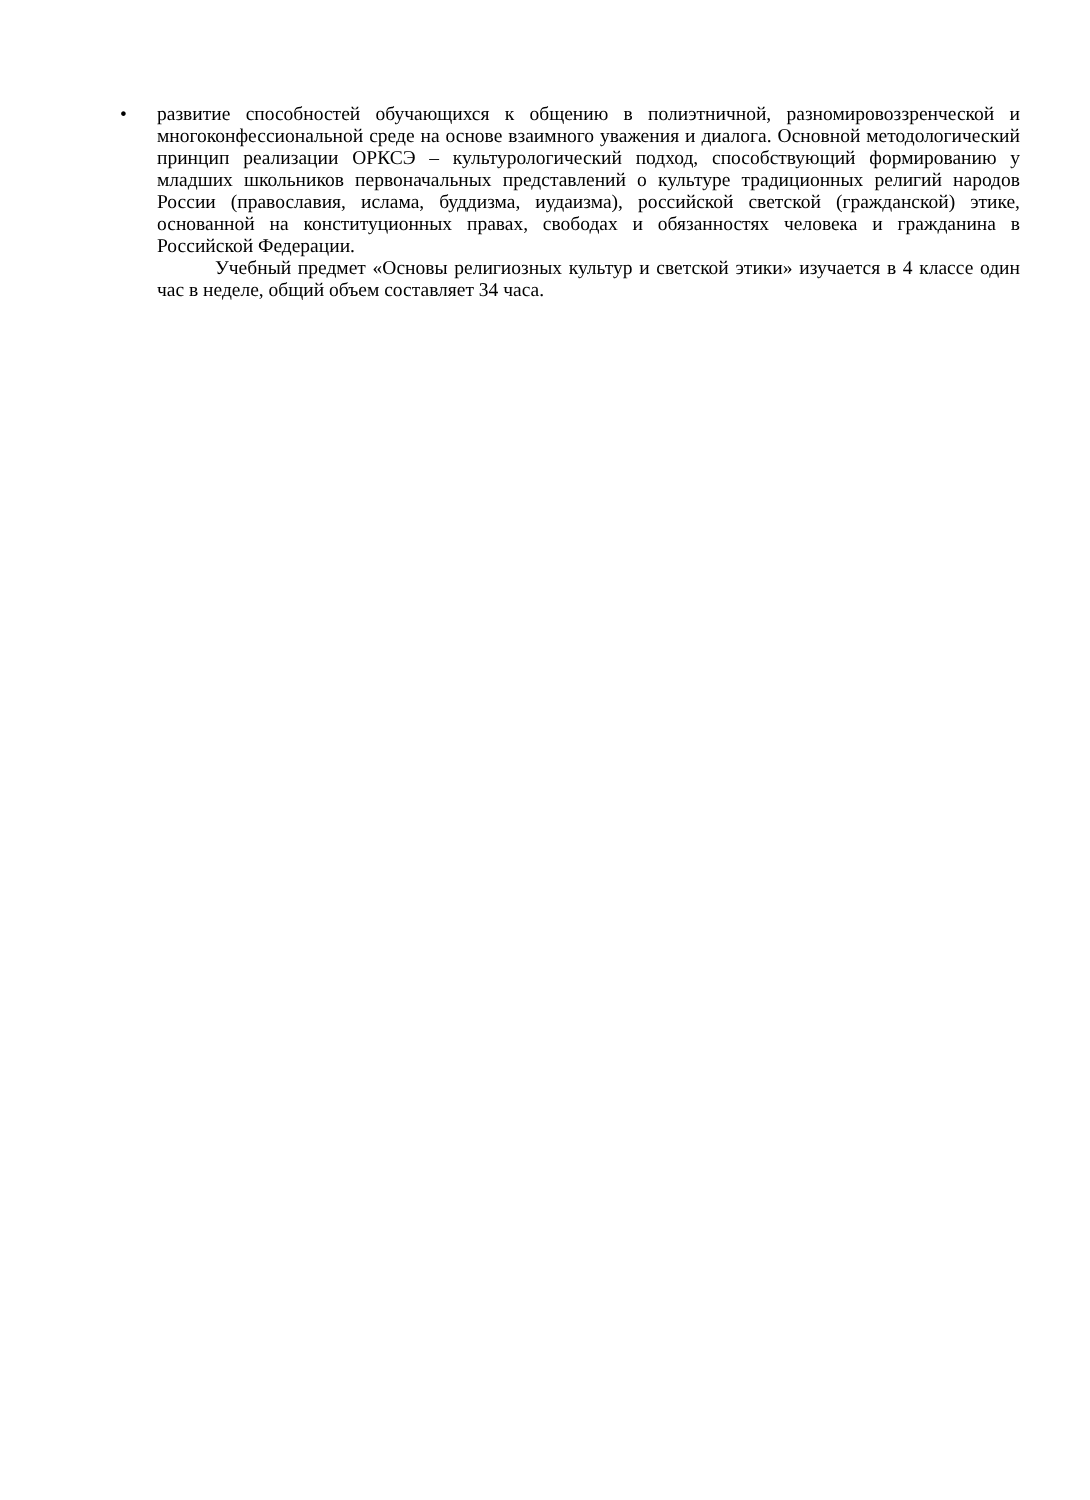• развитие способностей обучающихся к общению в полиэтничной, разномировоззренческой и многоконфессиональной среде на основе взаимного уважения и диалога. Основной методологический принцип реализации ОРКСЭ – культурологический подход, способствующий формированию у младших школьников первоначальных представлений о культуре традиционных религий народов России (православия, ислама, буддизма, иудаизма), российской светской (гражданской) этике, основанной на конституционных правах, свободах и обязанностях человека и гражданина в Российской Федерации.
Учебный предмет «Основы религиозных культур и светской этики» изучается в 4 классе один час в неделе, общий объем составляет 34 часа.